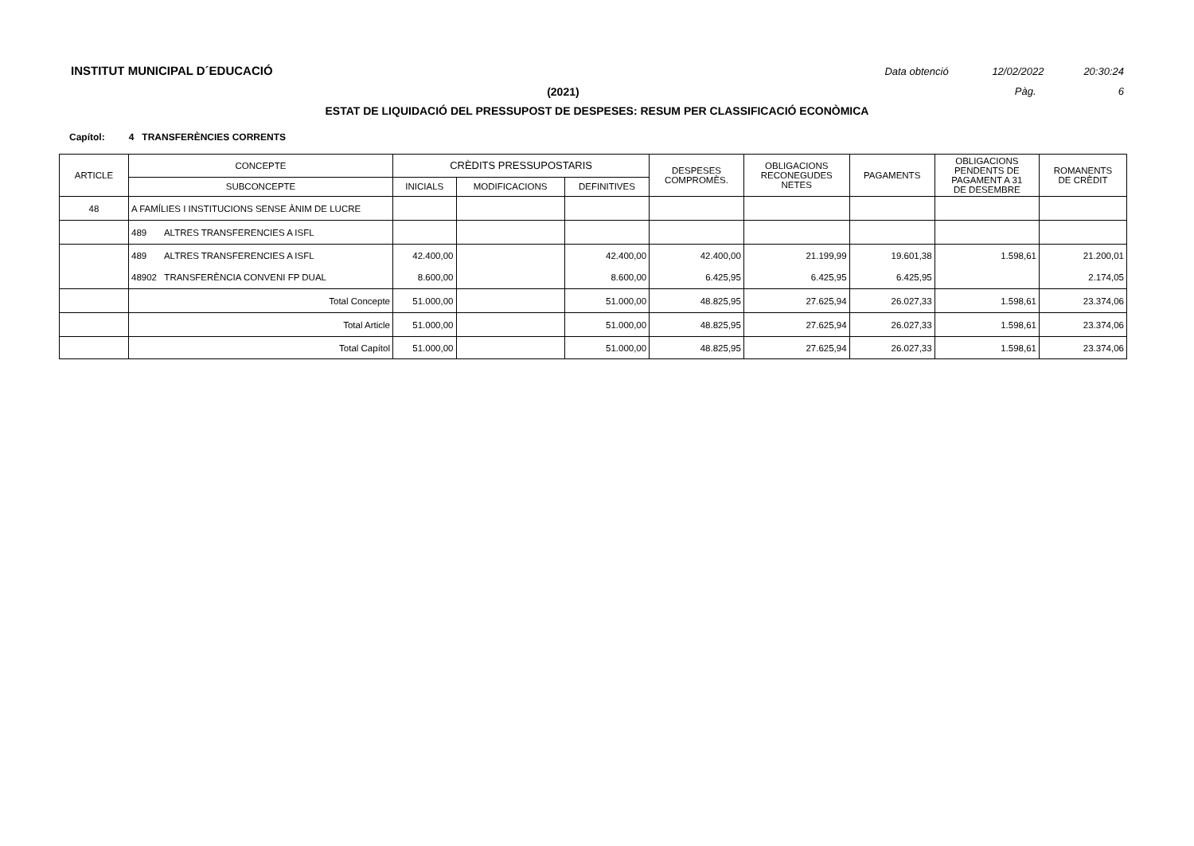INSTITUT MUNICIPAL D´EDUCACIÓ
Data obtenció 12/02/2022 20:30:24
(2021) Pàg. 6
ESTAT DE LIQUIDACIÓ DEL PRESSUPOST DE DESPESES: RESUM PER CLASSIFICACIÓ ECONÒMICA
Capítol: 4 TRANSFERÈNCIES CORRENTS
| ARTICLE | CONCEPTE | CRÈDITS PRESSUPOSTARIS | | | DESPESES COMPROMÈS. | OBLIGACIONS RECONEGUDES NETES | PAGAMENTS | OBLIGACIONS PENDENTS DE PAGAMENT A 31 DE DESEMBRE | ROMANENTS DE CRÈDIT |
| --- | --- | --- | --- | --- | --- | --- | --- | --- | --- |
| | SUBCONCEPTE | INICIALS | MODIFICACIONS | DEFINITIVES | | | | | |
| 48 | A FAMÍLIES I INSTITUCIONS SENSE ÀNIM DE LUCRE | | | | | | | | |
| | 489 ALTRES TRANSFERENCIES A ISFL | | | | | | | | |
| | 489 ALTRES TRANSFERENCIES A ISFL | 42.400,00 | | 42.400,00 | 42.400,00 | 21.199,99 | 19.601,38 | 1.598,61 | 21.200,01 |
| | 48902 TRANSFERÈNCIA CONVENI FP DUAL | 8.600,00 | | 8.600,00 | 6.425,95 | 6.425,95 | 6.425,95 | | 2.174,05 |
| | Total Concepte | 51.000,00 | | 51.000,00 | 48.825,95 | 27.625,94 | 26.027,33 | 1.598,61 | 23.374,06 |
| | Total Article | 51.000,00 | | 51.000,00 | 48.825,95 | 27.625,94 | 26.027,33 | 1.598,61 | 23.374,06 |
| | Total Capítol | 51.000,00 | | 51.000,00 | 48.825,95 | 27.625,94 | 26.027,33 | 1.598,61 | 23.374,06 |